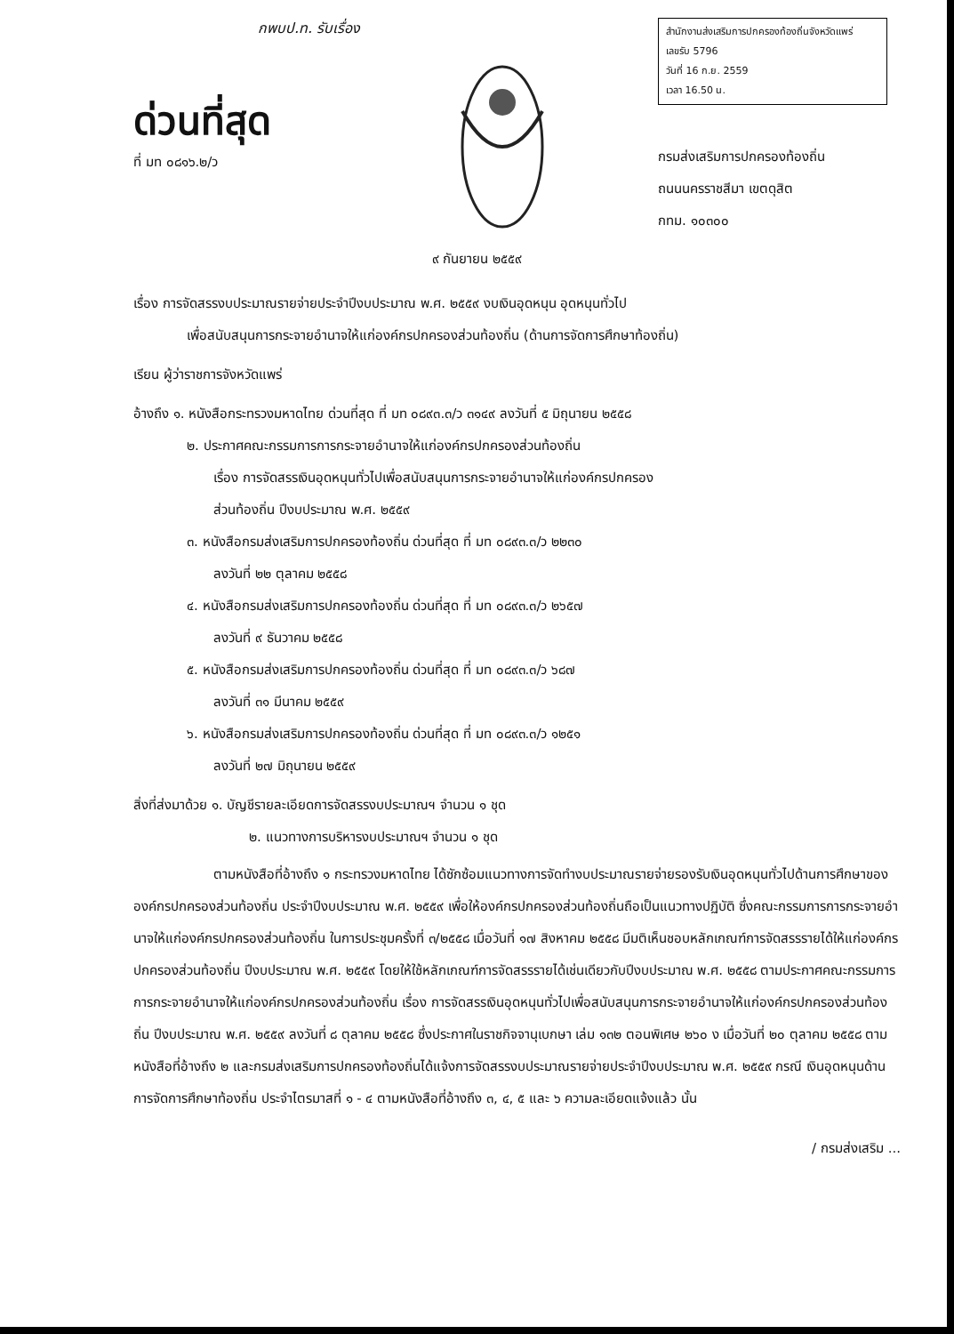กพบป.ท. รับเรื่อง
ด่วนที่สุด
ที่ มท ๐๘๑๖.๒/ว
สำนักงานส่งเสริมการปกครองท้องถิ่นจังหวัดแพร่
เลขรับ 5796
วันที่ 16 ก.ย. 2559
เวลา 16.50 น.
กรมส่งเสริมการปกครองท้องถิ่น
ถนนนครราชสีมา เขตดุสิต
กทม. ๑๐๓๐๐
๙ กันยายน ๒๕๕๙
เรื่อง การจัดสรรงบประมาณรายจ่ายประจำปีงบประมาณ พ.ศ. ๒๕๕๙ งบเงินอุดหนุน อุดหนุนทั่วไป
เพื่อสนับสนุนการกระจายอำนาจให้แก่องค์กรปกครองส่วนท้องถิ่น (ด้านการจัดการศึกษาท้องถิ่น)
เรียน ผู้ว่าราชการจังหวัดแพร่
อ้างถึง ๑. หนังสือกระทรวงมหาดไทย ด่วนที่สุด ที่ มท ๐๘๙๓.๓/ว ๓๑๔๙ ลงวันที่ ๕ มิถุนายน ๒๕๕๘
๒. ประกาศคณะกรรมการการกระจายอำนาจให้แก่องค์กรปกครองส่วนท้องถิ่น
เรื่อง การจัดสรรเงินอุดหนุนทั่วไปเพื่อสนับสนุนการกระจายอำนาจให้แก่องค์กรปกครอง
ส่วนท้องถิ่น ปีงบประมาณ พ.ศ. ๒๕๕๙
๓. หนังสือกรมส่งเสริมการปกครองท้องถิ่น ด่วนที่สุด ที่ มท ๐๘๙๓.๓/ว ๒๒๓๐
ลงวันที่ ๒๒ ตุลาคม ๒๕๕๘
๔. หนังสือกรมส่งเสริมการปกครองท้องถิ่น ด่วนที่สุด ที่ มท ๐๘๙๓.๓/ว ๒๖๕๗
ลงวันที่ ๙ ธันวาคม ๒๕๕๘
๕. หนังสือกรมส่งเสริมการปกครองท้องถิ่น ด่วนที่สุด ที่ มท ๐๘๙๓.๓/ว ๖๘๗
ลงวันที่ ๓๑ มีนาคม ๒๕๕๙
๖. หนังสือกรมส่งเสริมการปกครองท้องถิ่น ด่วนที่สุด ที่ มท ๐๘๙๓.๓/ว ๑๒๕๑
ลงวันที่ ๒๗ มิถุนายน ๒๕๕๙
สิ่งที่ส่งมาด้วย ๑. บัญชีรายละเอียดการจัดสรรงบประมาณฯ จำนวน ๑ ชุด
๒. แนวทางการบริหารงบประมาณฯ จำนวน ๑ ชุด
ตามหนังสือที่อ้างถึง ๑ กระทรวงมหาดไทย ได้ซักซ้อมแนวทางการจัดทำงบประมาณรายจ่ายรองรับเงินอุดหนุนทั่วไปด้านการศึกษาขององค์กรปกครองส่วนท้องถิ่น ประจำปีงบประมาณ พ.ศ. ๒๕๕๙ เพื่อให้องค์กรปกครองส่วนท้องถิ่นถือเป็นแนวทางปฏิบัติ ซึ่งคณะกรรมการการกระจายอำนาจให้แก่องค์กรปกครองส่วนท้องถิ่น ในการประชุมครั้งที่ ๓/๒๕๕๘ เมื่อวันที่ ๑๗ สิงหาคม ๒๕๕๘ มีมติเห็นชอบหลักเกณฑ์การจัดสรรรายได้ให้แก่องค์กรปกครองส่วนท้องถิ่น ปีงบประมาณ พ.ศ. ๒๕๕๙ โดยให้ใช้หลักเกณฑ์การจัดสรรรายได้เช่นเดียวกับปีงบประมาณ พ.ศ. ๒๕๕๘ ตามประกาศคณะกรรมการการกระจายอำนาจให้แก่องค์กรปกครองส่วนท้องถิ่น เรื่อง การจัดสรรเงินอุดหนุนทั่วไปเพื่อสนับสนุนการกระจายอำนาจให้แก่องค์กรปกครองส่วนท้องถิ่น ปีงบประมาณ พ.ศ. ๒๕๕๙ ลงวันที่ ๘ ตุลาคม ๒๕๕๘ ซึ่งประกาศในราชกิจจานุเบกษา เล่ม ๑๓๒ ตอนพิเศษ ๒๖๐ ง เมื่อวันที่ ๒๐ ตุลาคม ๒๕๕๘ ตามหนังสือที่อ้างถึง ๒ และกรมส่งเสริมการปกครองท้องถิ่นได้แจ้งการจัดสรรงบประมาณรายจ่ายประจำปีงบประมาณ พ.ศ. ๒๕๕๙ กรณี เงินอุดหนุนด้านการจัดการศึกษาท้องถิ่น ประจำไตรมาสที่ ๑ - ๔ ตามหนังสือที่อ้างถึง ๓, ๔, ๕ และ ๖ ความละเอียดแจ้งแล้ว นั้น
/ กรมส่งเสริม ...